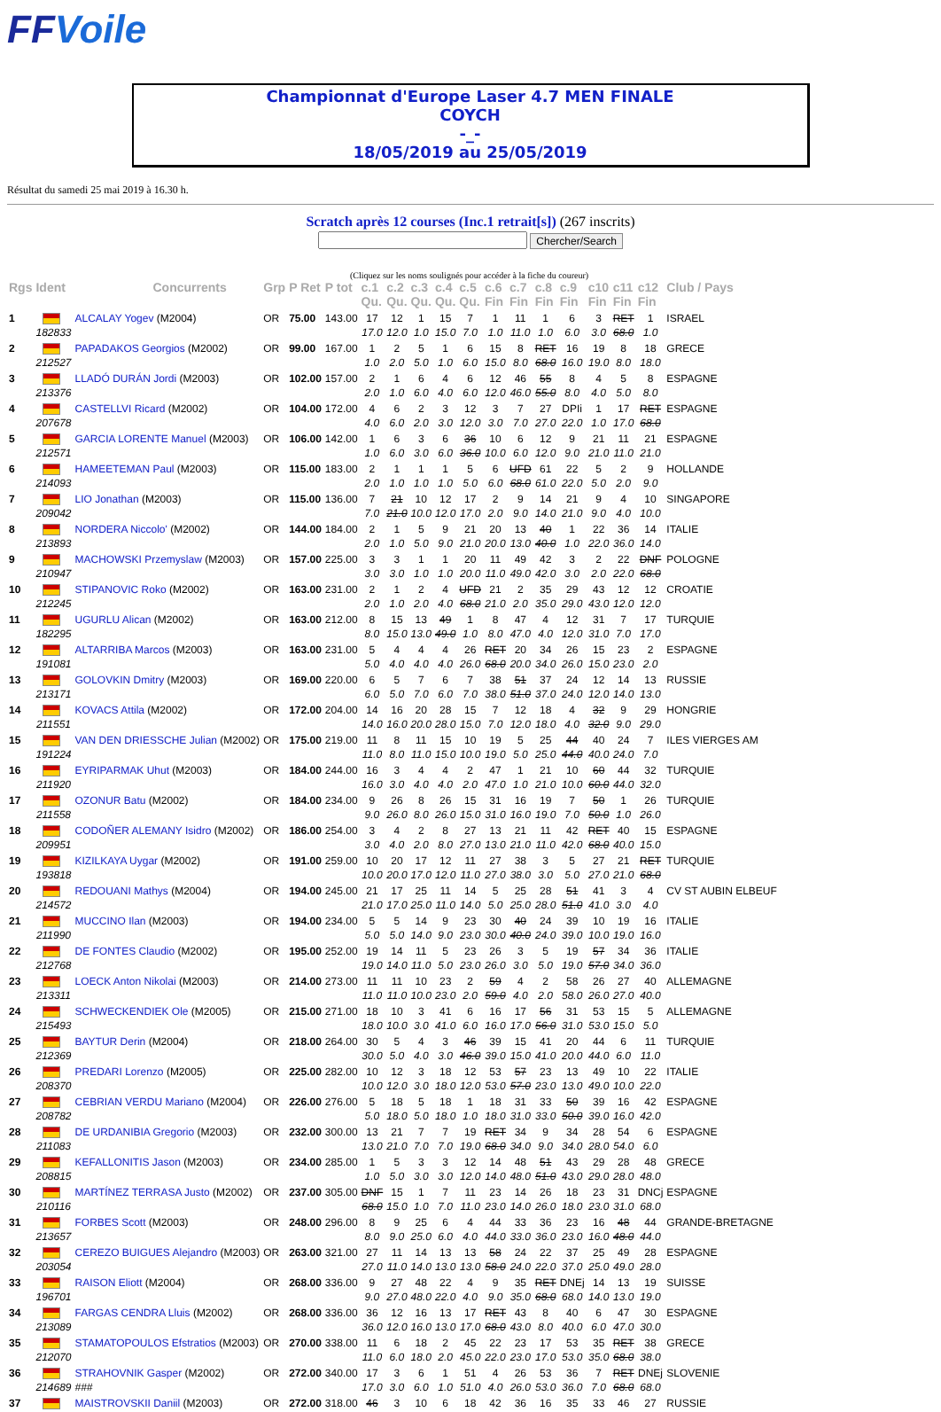FFVoile
Championnat d'Europe Laser 4.7 MEN FINALE
COYCH
-_-
18/05/2019 au 25/05/2019
Résultat du samedi 25 mai 2019 à 16.30 h.
Scratch après 12 courses (Inc.1 retrait[s]) (267 inscrits)
Chercher/Search
(Cliquez sur les noms soulignés pour accéder à la fiche du coureur)
| Rgs | Ident | Concurrents | Grp | P Ret | P tot | c.1 | c.2 | c.3 | c.4 | c.5 | c.6 | c.7 | c.8 | c.9 | c10 | c11 | c12 | Club / Pays |
| --- | --- | --- | --- | --- | --- | --- | --- | --- | --- | --- | --- | --- | --- | --- | --- | --- | --- | --- |
| | | | | | | Qu. | Qu. | Qu. | Qu. | Qu. | Fin | Fin | Fin | Fin | Fin | Fin | Fin | |
| 1 | | ALCALAY Yogev (M2004) | OR | 75.00 | 143.00 | 17 | 12 | 1 | 15 | 7 | 1 | 11 | 1 | 6 | 3 | RET | 1 | ISRAEL |
| | 182833 | | | | | 17.0 | 12.0 | 1.0 | 15.0 | 7.0 | 1.0 | 11.0 | 1.0 | 6.0 | 3.0 | 68.0 | 1.0 | |
| 2 | | PAPADAKOS Georgios (M2002) | OR | 99.00 | 167.00 | 1 | 2 | 5 | 1 | 6 | 15 | 8 | RET | 16 | 19 | 8 | 18 | GRECE |
| | 212527 | | | | | 1.0 | 2.0 | 5.0 | 1.0 | 6.0 | 15.0 | 8.0 | 68.0 | 16.0 | 19.0 | 8.0 | 18.0 | |
| 3 | | LLADÓ DURÁN Jordi (M2003) | OR | 102.00 | 157.00 | 2 | 1 | 6 | 4 | 6 | 12 | 46 | 55 | 8 | 4 | 5 | 8 | ESPAGNE |
| | 213376 | | | | | 2.0 | 1.0 | 6.0 | 4.0 | 6.0 | 12.0 | 46.0 | 55.0 | 8.0 | 4.0 | 5.0 | 8.0 | |
| 4 | | CASTELLVI Ricard (M2002) | OR | 104.00 | 172.00 | 4 | 6 | 2 | 3 | 12 | 3 | 7 | 27 | DPIi | 1 | 17 | RET | ESPAGNE |
| | 207678 | | | | | 4.0 | 6.0 | 2.0 | 3.0 | 12.0 | 3.0 | 7.0 | 27.0 | 22.0 | 1.0 | 17.0 | 68.0 | |
| 5 | | GARCIA LORENTE Manuel (M2003) | OR | 106.00 | 142.00 | 1 | 6 | 3 | 6 | 36 | 10 | 6 | 12 | 9 | 21 | 11 | 21 | ESPAGNE |
| | 212571 | | | | | 1.0 | 6.0 | 3.0 | 6.0 | 36.0 | 10.0 | 6.0 | 12.0 | 9.0 | 21.0 | 11.0 | 21.0 | |
| 6 | | HAMEETEMAN Paul (M2003) | OR | 115.00 | 183.00 | 2 | 1 | 1 | 1 | 5 | 6 | UFD | 61 | 22 | 5 | 2 | 9 | HOLLANDE |
| | 214093 | | | | | 2.0 | 1.0 | 1.0 | 1.0 | 5.0 | 6.0 | 68.0 | 61.0 | 22.0 | 5.0 | 2.0 | 9.0 | |
| 7 | | LIO Jonathan (M2003) | OR | 115.00 | 136.00 | 7 | 21 | 10 | 12 | 17 | 2 | 9 | 14 | 21 | 9 | 4 | 10 | SINGAPORE |
| | 209042 | | | | | 7.0 | 21.0 | 10.0 | 12.0 | 17.0 | 2.0 | 9.0 | 14.0 | 21.0 | 9.0 | 4.0 | 10.0 | |
| 8 | | NORDERA Niccolo' (M2002) | OR | 144.00 | 184.00 | 2 | 1 | 5 | 9 | 21 | 20 | 13 | 40 | 1 | 22 | 36 | 14 | ITALIE |
| | 213893 | | | | | 2.0 | 1.0 | 5.0 | 9.0 | 21.0 | 20.0 | 13.0 | 40.0 | 1.0 | 22.0 | 36.0 | 14.0 | |
| 9 | | MACHOWSKI Przemyslaw (M2003) | OR | 157.00 | 225.00 | 3 | 3 | 1 | 1 | 20 | 11 | 49 | 42 | 3 | 2 | 22 | DNF | POLOGNE |
| | 210947 | | | | | 3.0 | 3.0 | 1.0 | 1.0 | 20.0 | 11.0 | 49.0 | 42.0 | 3.0 | 2.0 | 22.0 | 68.0 | |
| 10 | | STIPANOVIC Roko (M2002) | OR | 163.00 | 231.00 | 2 | 1 | 2 | 4 | UFD | 21 | 2 | 35 | 29 | 43 | 12 | 12 | CROATIE |
| | 212245 | | | | | 2.0 | 1.0 | 2.0 | 4.0 | 68.0 | 21.0 | 2.0 | 35.0 | 29.0 | 43.0 | 12.0 | 12.0 | |
| 11 | | UGURLU Alican (M2002) | OR | 163.00 | 212.00 | 8 | 15 | 13 | 49 | 1 | 8 | 47 | 4 | 12 | 31 | 7 | 17 | TURQUIE |
| | 182295 | | | | | 8.0 | 15.0 | 13.0 | 49.0 | 1.0 | 8.0 | 47.0 | 4.0 | 12.0 | 31.0 | 7.0 | 17.0 | |
| 12 | | ALTARRIBA Marcos (M2003) | OR | 163.00 | 231.00 | 5 | 4 | 4 | 4 | 26 | RET | 20 | 34 | 26 | 15 | 23 | 2 | ESPAGNE |
| | 191081 | | | | | 5.0 | 4.0 | 4.0 | 4.0 | 26.0 | 68.0 | 20.0 | 34.0 | 26.0 | 15.0 | 23.0 | 2.0 | |
| 13 | | GOLOVKIN Dmitry (M2003) | OR | 169.00 | 220.00 | 6 | 5 | 7 | 6 | 7 | 38 | 51 | 37 | 24 | 12 | 14 | 13 | RUSSIE |
| | 213171 | | | | | 6.0 | 5.0 | 7.0 | 6.0 | 7.0 | 38.0 | 51.0 | 37.0 | 24.0 | 12.0 | 14.0 | 13.0 | |
| 14 | | KOVACS Attila (M2002) | OR | 172.00 | 204.00 | 14 | 16 | 20 | 28 | 15 | 7 | 12 | 18 | 4 | 32 | 9 | 29 | HONGRIE |
| | 211551 | | | | | 14.0 | 16.0 | 20.0 | 28.0 | 15.0 | 7.0 | 12.0 | 18.0 | 4.0 | 32.0 | 9.0 | 29.0 | |
| 15 | | VAN DEN DRIESSCHE Julian (M2002) | OR | 175.00 | 219.00 | 11 | 8 | 11 | 15 | 10 | 19 | 5 | 25 | 44 | 40 | 24 | 7 | ILES VIERGES AM |
| | 191224 | | | | | 11.0 | 8.0 | 11.0 | 15.0 | 10.0 | 19.0 | 5.0 | 25.0 | 44.0 | 40.0 | 24.0 | 7.0 | |
| 16 | | EYRIPARMAK Uhut (M2003) | OR | 184.00 | 244.00 | 16 | 3 | 4 | 4 | 2 | 47 | 1 | 21 | 10 | 60 | 44 | 32 | TURQUIE |
| | 211920 | | | | | 16.0 | 3.0 | 4.0 | 4.0 | 2.0 | 47.0 | 1.0 | 21.0 | 10.0 | 60.0 | 44.0 | 32.0 | |
| 17 | | OZONUR Batu (M2002) | OR | 184.00 | 234.00 | 9 | 26 | 8 | 26 | 15 | 31 | 16 | 19 | 7 | 50 | 1 | 26 | TURQUIE |
| | 211558 | | | | | 9.0 | 26.0 | 8.0 | 26.0 | 15.0 | 31.0 | 16.0 | 19.0 | 7.0 | 50.0 | 1.0 | 26.0 | |
| 18 | | CODOÑER ALEMANY Isidro (M2002) | OR | 186.00 | 254.00 | 3 | 4 | 2 | 8 | 27 | 13 | 21 | 11 | 42 | RET | 40 | 15 | ESPAGNE |
| | 209951 | | | | | 3.0 | 4.0 | 2.0 | 8.0 | 27.0 | 13.0 | 21.0 | 11.0 | 42.0 | 68.0 | 40.0 | 15.0 | |
| 19 | | KIZILKAYA Uygar (M2002) | OR | 191.00 | 259.00 | 10 | 20 | 17 | 12 | 11 | 27 | 38 | 3 | 5 | 27 | 21 | RET | TURQUIE |
| | 193818 | | | | | 10.0 | 20.0 | 17.0 | 12.0 | 11.0 | 27.0 | 38.0 | 3.0 | 5.0 | 27.0 | 21.0 | 68.0 | |
| 20 | | REDOUANI Mathys (M2004) | OR | 194.00 | 245.00 | 21 | 17 | 25 | 11 | 14 | 5 | 25 | 28 | 51 | 41 | 3 | 4 | CV ST AUBIN ELBEUF |
| | 214572 | | | | | 21.0 | 17.0 | 25.0 | 11.0 | 14.0 | 5.0 | 25.0 | 28.0 | 51.0 | 41.0 | 3.0 | 4.0 | |
| 21 | | MUCCINO Ilan (M2003) | OR | 194.00 | 234.00 | 5 | 5 | 14 | 9 | 23 | 30 | 40 | 24 | 39 | 10 | 19 | 16 | ITALIE |
| | 211990 | | | | | 5.0 | 5.0 | 14.0 | 9.0 | 23.0 | 30.0 | 40.0 | 24.0 | 39.0 | 10.0 | 19.0 | 16.0 | |
| 22 | | DE FONTES Claudio (M2002) | OR | 195.00 | 252.00 | 19 | 14 | 11 | 5 | 23 | 26 | 3 | 5 | 19 | 57 | 34 | 36 | ITALIE |
| | 212768 | | | | | 19.0 | 14.0 | 11.0 | 5.0 | 23.0 | 26.0 | 3.0 | 5.0 | 19.0 | 57.0 | 34.0 | 36.0 | |
| 23 | | LOECK Anton Nikolai (M2003) | OR | 214.00 | 273.00 | 11 | 11 | 10 | 23 | 2 | 59 | 4 | 2 | 58 | 26 | 27 | 40 | ALLEMAGNE |
| | 213311 | | | | | 11.0 | 11.0 | 10.0 | 23.0 | 2.0 | 59.0 | 4.0 | 2.0 | 58.0 | 26.0 | 27.0 | 40.0 | |
| 24 | | SCHWECKENDIEK Ole (M2005) | OR | 215.00 | 271.00 | 18 | 10 | 3 | 41 | 6 | 16 | 17 | 56 | 31 | 53 | 15 | 5 | ALLEMAGNE |
| | 215493 | | | | | 18.0 | 10.0 | 3.0 | 41.0 | 6.0 | 16.0 | 17.0 | 56.0 | 31.0 | 53.0 | 15.0 | 5.0 | |
| 25 | | BAYTUR Derin (M2004) | OR | 218.00 | 264.00 | 30 | 5 | 4 | 3 | 46 | 39 | 15 | 41 | 20 | 44 | 6 | 11 | TURQUIE |
| | 212369 | | | | | 30.0 | 5.0 | 4.0 | 3.0 | 46.0 | 39.0 | 15.0 | 41.0 | 20.0 | 44.0 | 6.0 | 11.0 | |
| 26 | | PREDARI Lorenzo (M2005) | OR | 225.00 | 282.00 | 10 | 12 | 3 | 18 | 12 | 53 | 57 | 23 | 13 | 49 | 10 | 22 | ITALIE |
| | 208370 | | | | | 10.0 | 12.0 | 3.0 | 18.0 | 12.0 | 53.0 | 57.0 | 23.0 | 13.0 | 49.0 | 10.0 | 22.0 | |
| 27 | | CEBRIAN VERDU Mariano (M2004) | OR | 226.00 | 276.00 | 5 | 18 | 5 | 18 | 1 | 18 | 31 | 33 | 50 | 39 | 16 | 42 | ESPAGNE |
| | 208782 | | | | | 5.0 | 18.0 | 5.0 | 18.0 | 1.0 | 18.0 | 31.0 | 33.0 | 50.0 | 39.0 | 16.0 | 42.0 | |
| 28 | | DE URDANIBIA Gregorio (M2003) | OR | 232.00 | 300.00 | 13 | 21 | 7 | 7 | 19 | RET | 34 | 9 | 34 | 28 | 54 | 6 | ESPAGNE |
| | 211083 | | | | | 13.0 | 21.0 | 7.0 | 7.0 | 19.0 | 68.0 | 34.0 | 9.0 | 34.0 | 28.0 | 54.0 | 6.0 | |
| 29 | | KEFALLONITIS Jason (M2003) | OR | 234.00 | 285.00 | 1 | 5 | 3 | 3 | 12 | 14 | 48 | 51 | 43 | 29 | 28 | 48 | GRECE |
| | 208815 | | | | | 1.0 | 5.0 | 3.0 | 3.0 | 12.0 | 14.0 | 48.0 | 51.0 | 43.0 | 29.0 | 28.0 | 48.0 | |
| 30 | | MARTÍNEZ TERRASA Justo (M2002) | OR | 237.00 | 305.00 | DNF | 15 | 1 | 7 | 11 | 23 | 14 | 26 | 18 | 23 | 31 | DNCj | ESPAGNE |
| | 210116 | | | | | 68.0 | 15.0 | 1.0 | 7.0 | 11.0 | 23.0 | 14.0 | 26.0 | 18.0 | 23.0 | 31.0 | 68.0 | |
| 31 | | FORBES Scott (M2003) | OR | 248.00 | 296.00 | 8 | 9 | 25 | 6 | 4 | 44 | 33 | 36 | 23 | 16 | 48 | 44 | GRANDE-BRETAGNE |
| | 213657 | | | | | 8.0 | 9.0 | 25.0 | 6.0 | 4.0 | 44.0 | 33.0 | 36.0 | 23.0 | 16.0 | 48.0 | 44.0 | |
| 32 | | CEREZO BUIGUES Alejandro (M2003) | OR | 263.00 | 321.00 | 27 | 11 | 14 | 13 | 13 | 58 | 24 | 22 | 37 | 25 | 49 | 28 | ESPAGNE |
| | 203054 | | | | | 27.0 | 11.0 | 14.0 | 13.0 | 13.0 | 58.0 | 24.0 | 22.0 | 37.0 | 25.0 | 49.0 | 28.0 | |
| 33 | | RAISON Eliott (M2004) | OR | 268.00 | 336.00 | 9 | 27 | 48 | 22 | 4 | 9 | 35 | RET | DNEj | 14 | 13 | 19 | SUISSE |
| | 196701 | | | | | 9.0 | 27.0 | 48.0 | 22.0 | 4.0 | 9.0 | 35.0 | 68.0 | 68.0 | 14.0 | 13.0 | 19.0 | |
| 34 | | FARGAS CENDRA Lluis (M2002) | OR | 268.00 | 336.00 | 36 | 12 | 16 | 13 | 17 | RET | 43 | 8 | 40 | 6 | 47 | 30 | ESPAGNE |
| | 213089 | | | | | 36.0 | 12.0 | 16.0 | 13.0 | 17.0 | 68.0 | 43.0 | 8.0 | 40.0 | 6.0 | 47.0 | 30.0 | |
| 35 | | STAMATOPOULOS Efstratios (M2003) | OR | 270.00 | 338.00 | 11 | 6 | 18 | 2 | 45 | 22 | 23 | 17 | 53 | 35 | RET | 38 | GRECE |
| | 212070 | | | | | 11.0 | 6.0 | 18.0 | 2.0 | 45.0 | 22.0 | 23.0 | 17.0 | 53.0 | 35.0 | 68.0 | 38.0 | |
| 36 | | STRAHOVNIK Gasper (M2002) | OR | 272.00 | 340.00 | 17 | 3 | 6 | 1 | 51 | 4 | 26 | 53 | 36 | 7 | RET | DNEj | SLOVENIE |
| | 214689 | ### | | | | 17.0 | 3.0 | 6.0 | 1.0 | 51.0 | 4.0 | 26.0 | 53.0 | 36.0 | 7.0 | 68.0 | 68.0 | |
| 37 | | MAISTROVSKII Daniil (M2003) | OR | 272.00 | 318.00 | 46 | 3 | 10 | 6 | 18 | 42 | 36 | 16 | 35 | 33 | 46 | 27 | RUSSIE |